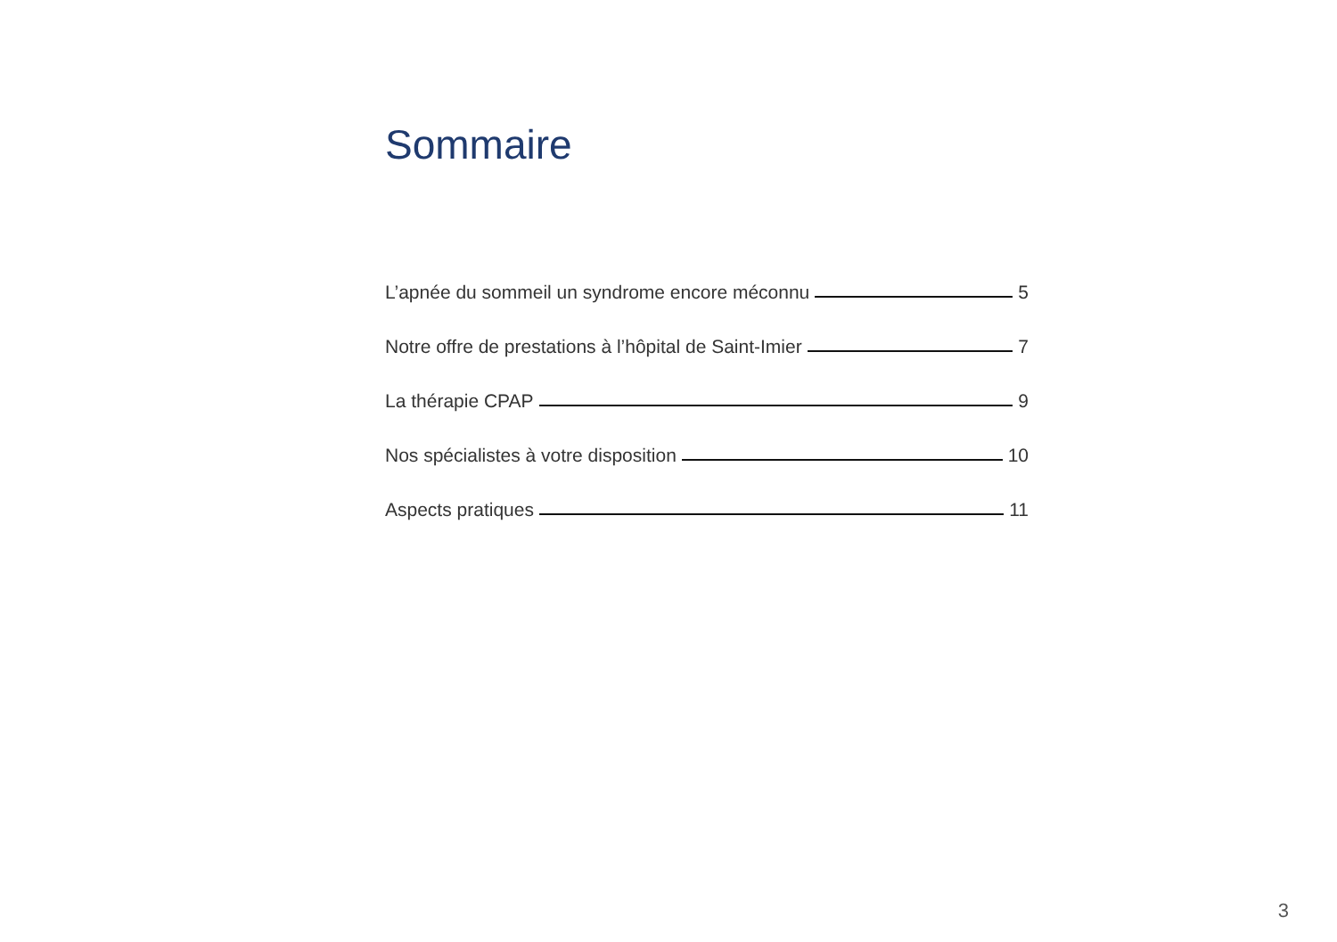Sommaire
L’apnée du sommeil un syndrome encore méconnu 5
Notre offre de prestations à l’hôpital de Saint-Imier 7
La thérapie CPAP 9
Nos spécialistes à votre disposition 10
Aspects pratiques 11
3